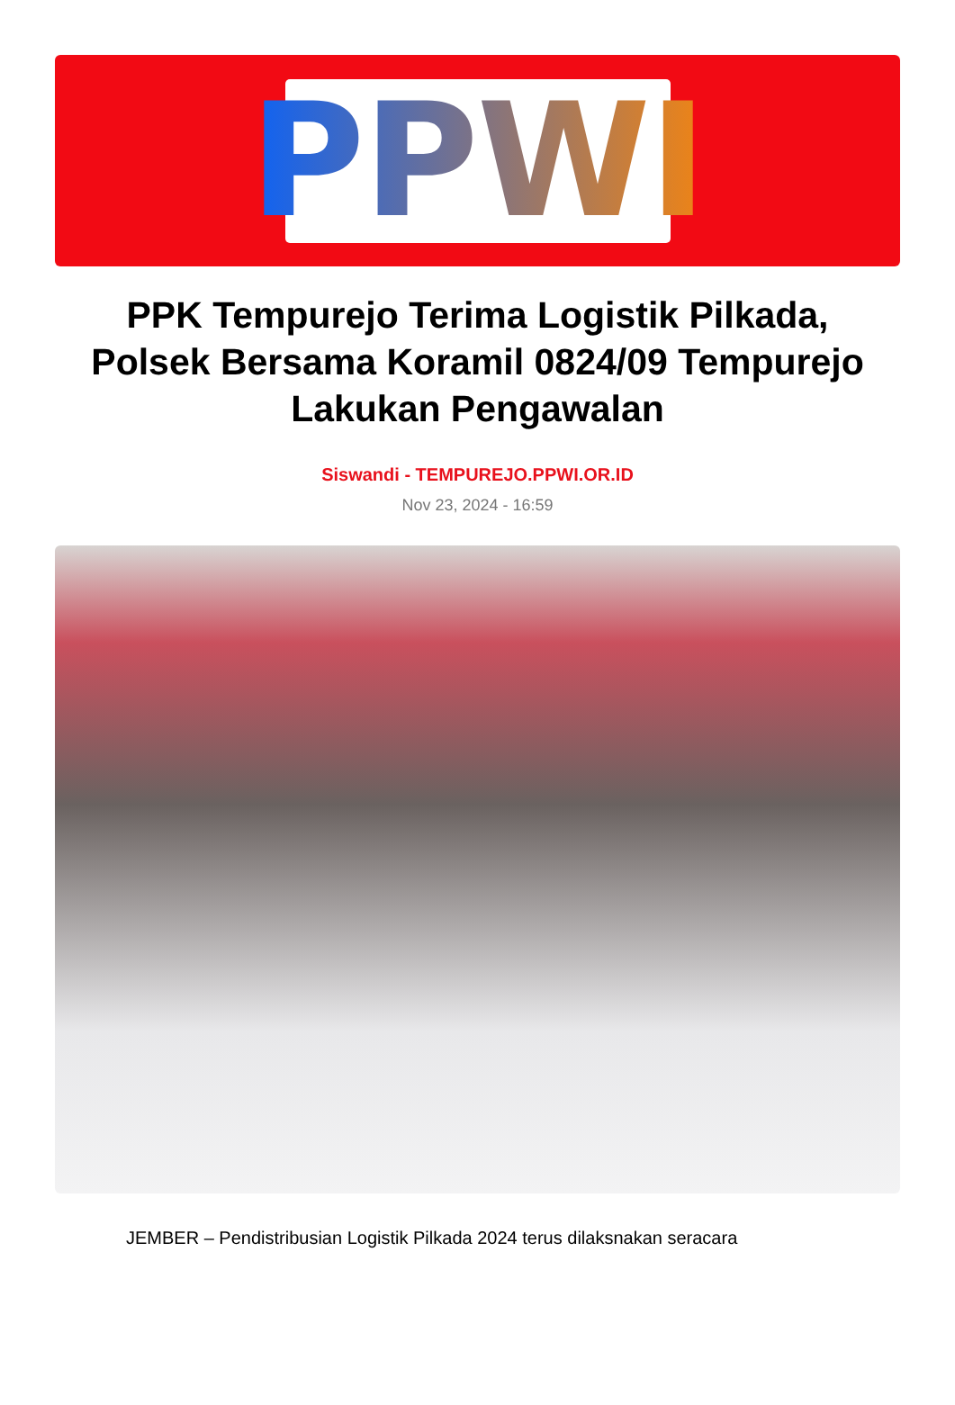PPWI
PPK Tempurejo Terima Logistik Pilkada, Polsek Bersama Koramil 0824/09 Tempurejo Lakukan Pengawalan
Siswandi - TEMPUREJO.PPWI.OR.ID
Nov 23, 2024 - 16:59
JEMBER – Pendistribusian Logistik Pilkada 2024 terus dilaksnakan seracara